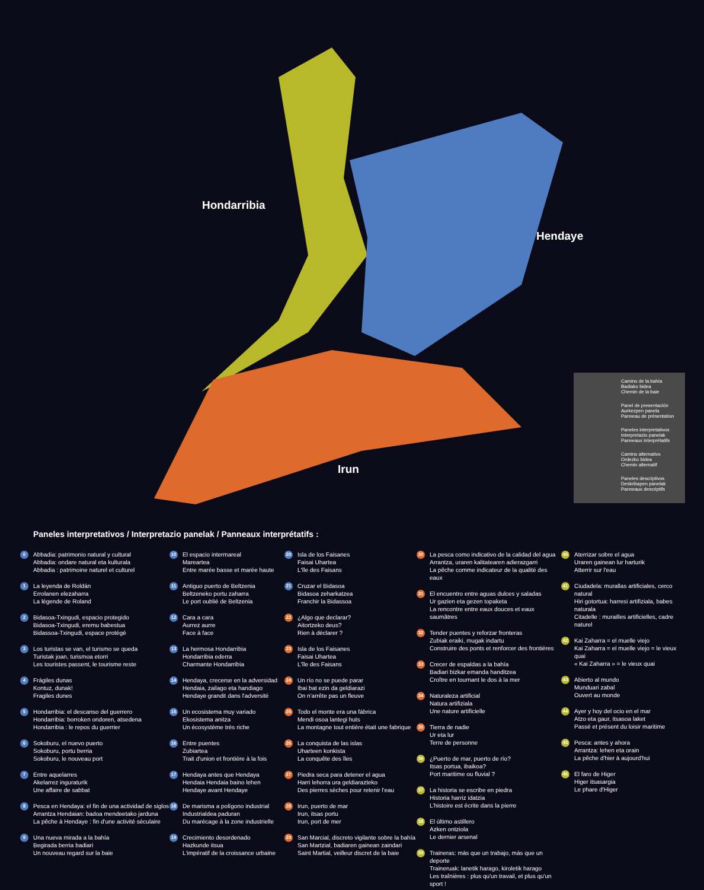Hondarribia
Hendaye
Irun
Camino de la bahía
Badiako bidea
Chemin de la baie
Panel de presentación
Aurkezpen panela
Panneau de présentation
Paneles interpretativos
Interpretazio panelak
Panneaux interprétatifs
Camino alternativo
Ordezko bidea
Chemin alternatif
Paneles descriptivos
Deskribapen panelak
Panneaux descriptifs
Paneles interpretativos / Interpretazio panelak / Panneaux interprétatifs :
0 Abbadia: patrimonio natural y cultural
Abbadia: ondare natural eta kulturala
Abbadia : patrimoine naturel et culturel
1 La leyenda de Roldán
Errolanen elezaharra
La légende de Roland
2 Bidasoa-Txingudi, espacio protegido
Bidasoa-Txingudi, eremu babestua
Bidassoa-Txingudi, espace protégé
3 Los turistas se van, el turismo se queda
Turistak joan, turismoa etorri
Les touristes passent, le tourisme reste
4 Frágiles dunas
Kontuz, dunak!
Fragiles dunes
5 Hondarribia: el descanso del guerrero
Hondarribia: borroken ondoren, atsedena
Hondarribia : le repos du guerrier
6 Sokoburu, el nuevo puerto
Sokoburu, portu berria
Sokoburu, le nouveau port
7 Entre aquelarres
Akelarrez inguraturik
Une affaire de sabbat
8 Pesca en Hendaya: el fin de una actividad de siglos
Arrantza Hendaian: badoa mendeetako jarduna
La pêche à Hendaye : fin d'une activité séculaire
9 Una nueva mirada a la bahía
Begirada berria badiari
Un nouveau regard sur la baie
10 El espacio intermareal
Mareartea
Entre marée basse et marée haute
11 Antiguo puerto de Beltzenia
Beltzeneko portu zaharra
Le port oublié de Beltzenia
12 Cara a cara
Aurrez aurre
Face à face
13 La hermosa Hondarribia
Hondarribia ederra
Charmante Hondarribia
14 Hendaya, crecerse en la adversidad
Hendaia, zailago eta handiago
Hendaye grandit dans l'adversité
15 Un ecosistema muy variado
Ekosistema anitza
Un écosystème très riche
16 Entre puentes
Zubiartea
Trait d'union et frontière à la fois
17 Hendaya antes que Hendaya
Hendaia Hendaia baino lehen
Hendaye avant Hendaye
18 De marisma a polígono industrial
Industrialdea paduran
Du marécage à la zone industrielle
19 Crecimiento desordenado
Hazkunde itsua
L'impératif de la croissance urbaine
20 Isla de los Faisanes
Faisai Uhartea
L'île des Faisans
21 Cruzar el Bidasoa
Bidasoa zeharkatzea
Franchir la Bidassoa
22 ¿Algo que declarar?
Aitortzeko deus?
Rien à déclarer ?
23 Isla de los Faisanes
Faisai Uhartea
L'île des Faisans
24 Un río no se puede parar
Ibai bat ezin da geldiarazi
On n'arrête pas un fleuve
25 Todo el monte era una fábrica
Mendi osoa lantegi huts
La montagne tout entière était une fabrique
26 La conquista de las islas
Uharteen konkista
La conquête des îles
27 Piedra seca para detener el agua
Harri lehorra ura geldiarazteko
Des pierres sèches pour retenir l'eau
28 Irun, puerto de mar
Irun, itsas portu
Irun, port de mer
29 San Marcial, discreto vigilante sobre la bahía
San Martzial, badiaren gainean zaindari
Saint Martial, veilleur discret de la baie
30 La pesca como indicativo de la calidad del agua
Arrantza, uraren kalitatearen adierazgarri
La pêche comme indicateur de la qualité des eaux
31 El encuentro entre aguas dulces y saladas
Ur gazien eta gezen topaketa
La rencontre entre eaux douces et eaux saumâtres
32 Tender puentes y reforzar fronteras
Zubiak eraiki, mugak indartu
Construire des ponts et renforcer des frontières
33 Crecer de espaldas a la bahía
Badiari bizkar emanda handitzea
Croître en tournant le dos à la mer
34 Naturaleza artificial
Natura artifiziala
Une nature artificielle
35 Tierra de nadie
Ur eta lur
Terre de personne
36 ¿Puerto de mar, puerto de río?
Itsas portua, ibaikoa?
Port maritime ou fluvial ?
37 La historia se escribe en piedra
Historia harriz idatzia
L'histoire est écrite dans la pierre
38 El último astillero
Azken ontziola
Le dernier arsenal
39 Traineras: más que un trabajo, más que un deporte
Traineruak: lanetik harago, kiroletik harago
Les traînières : plus qu'un travail, et plus qu'un sport !
40 Aterrizar sobre el agua
Uraren gainean lur harturik
Atterrir sur l'eau
41 Ciudadela: murallas artificiales, cerco natural
Hiri gotortua: harresi artifiziala, babes naturala
Citadelle : murailles artificielles, cadre naturel
42 Kai Zaharra = el muelle viejo
Kai Zaharra = el muelle viejo = le vieux quai
« Kai Zaharra » = le vieux quai
43 Abierto al mundo
Munduari zabal
Ouvert au monde
44 Ayer y hoy del ocio en el mar
Atzo eta gaur, itsasoa laket
Passé et présent du loisir maritime
45 Pesca: antes y ahora
Arrantza: lehen eta orain
La pêche d'hier à aujourd'hui
46 El faro de Higer
Higer itsasargia
Le phare d'Higer